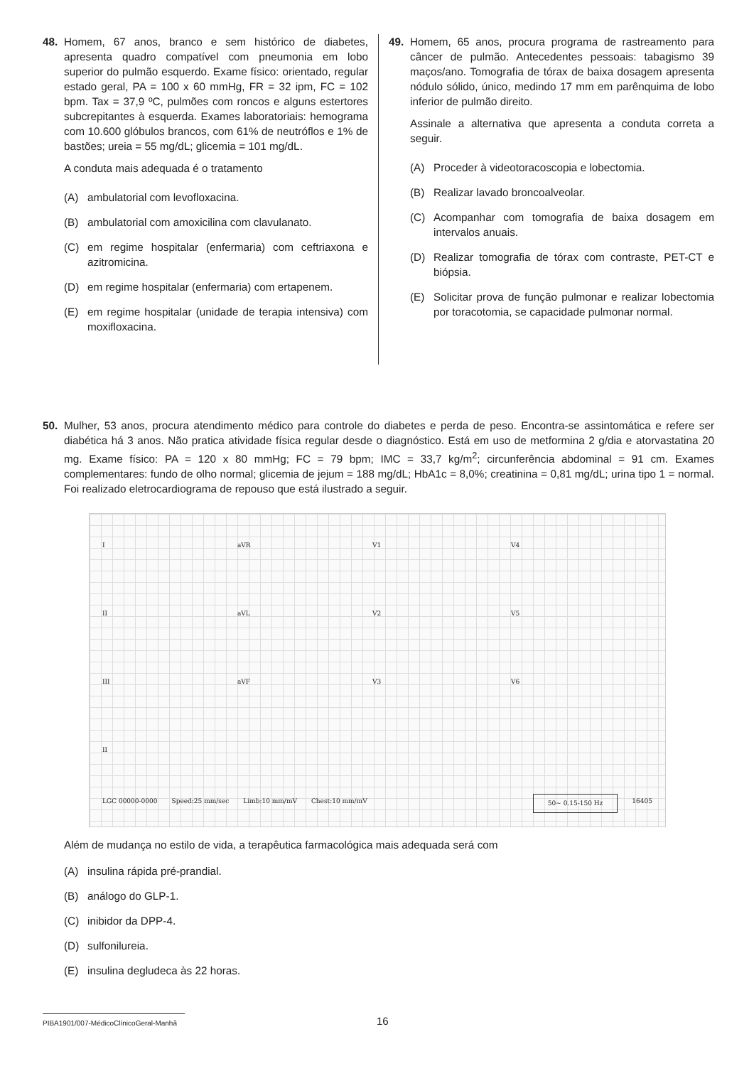48. Homem, 67 anos, branco e sem histórico de diabetes, apresenta quadro compatível com pneumonia em lobo superior do pulmão esquerdo. Exame físico: orientado, regular estado geral, PA = 100 x 60 mmHg, FR = 32 ipm, FC = 102 bpm. Tax = 37,9 ºC, pulmões com roncos e alguns estertores subcrepitantes à esquerda. Exames laboratoriais: hemograma com 10.600 glóbulos brancos, com 61% de neutróflos e 1% de bastões; ureia = 55 mg/dL; glicemia = 101 mg/dL.
A conduta mais adequada é o tratamento
(A) ambulatorial com levofloxacina.
(B) ambulatorial com amoxicilina com clavulanato.
(C) em regime hospitalar (enfermaria) com ceftriaxona e azitromicina.
(D) em regime hospitalar (enfermaria) com ertapenem.
(E) em regime hospitalar (unidade de terapia intensiva) com moxifloxacina.
49. Homem, 65 anos, procura programa de rastreamento para câncer de pulmão. Antecedentes pessoais: tabagismo 39 maços/ano. Tomografia de tórax de baixa dosagem apresenta nódulo sólido, único, medindo 17 mm em parênquima de lobo inferior de pulmão direito.
Assinale a alternativa que apresenta a conduta correta a seguir.
(A) Proceder à videotoracoscopia e lobectomia.
(B) Realizar lavado broncoalveolar.
(C) Acompanhar com tomografia de baixa dosagem em intervalos anuais.
(D) Realizar tomografia de tórax com contraste, PET-CT e biópsia.
(E) Solicitar prova de função pulmonar e realizar lobectomia por toracotomia, se capacidade pulmonar normal.
50. Mulher, 53 anos, procura atendimento médico para controle do diabetes e perda de peso. Encontra-se assintomática e refere ser diabética há 3 anos. Não pratica atividade física regular desde o diagnóstico. Está em uso de metformina 2 g/dia e atorvastatina 20 mg. Exame físico: PA = 120 x 80 mmHg; FC = 79 bpm; IMC = 33,7 kg/m<sup>2</sup>; circunferência abdominal = 91 cm. Exames complementares: fundo de olho normal; glicemia de jejum = 188 mg/dL; HbA1c = 8,0%; creatinina = 0,81 mg/dL; urina tipo 1 = normal. Foi realizado eletrocardiograma de repouso que está ilustrado a seguir.
IaVR V1 V4
II aVL V2 V5
III aVF V3 V6
II
LGC 00000-0000 Speed:25 mm/sec Limb:10 mm/mV Chest:10 mm/mV 50~ 0.15-150 Hz 16405
Além de mudança no estilo de vida, a terapêutica farmacológica mais adequada será com
(A) insulina rápida pré-prandial.
(B) análogo do GLP-1.
(C) inibidor da DPP-4.
(D) sulfonilureia.
(E) insulina degludeca às 22 horas.
PIBA1901/007-MédicoClínicoGeral-Manhã 16